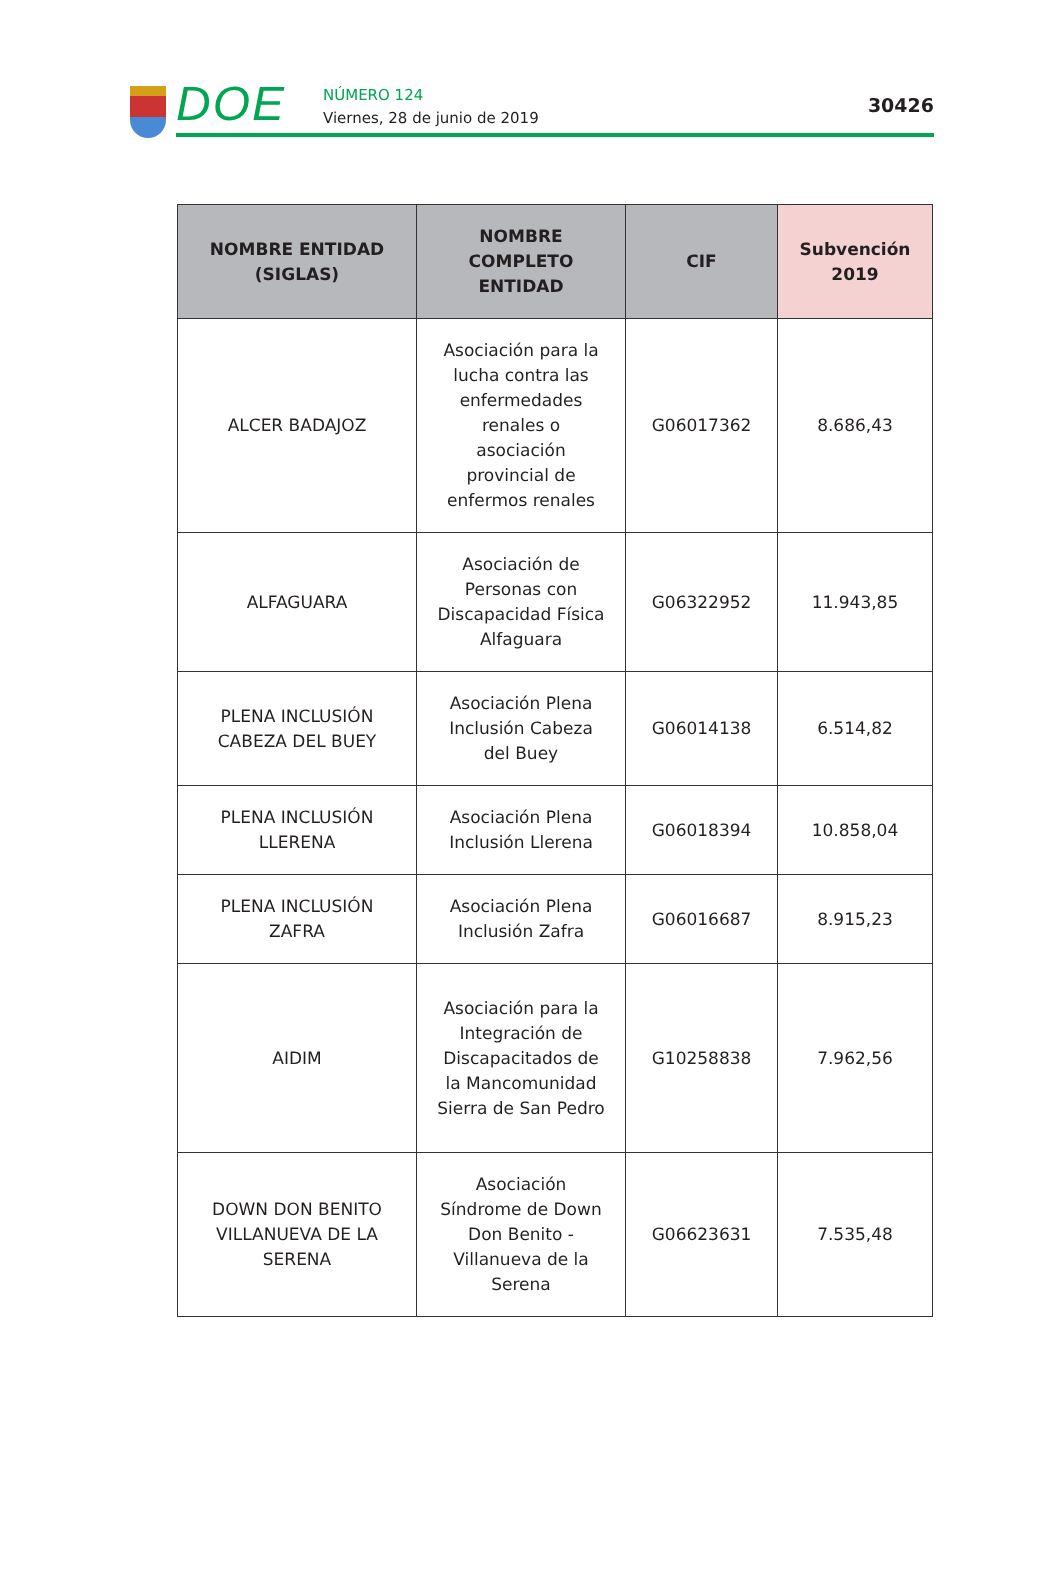DOE
NÚMERO 124
Viernes, 28 de junio de 2019
30426
| NOMBRE ENTIDAD (SIGLAS) | NOMBRE COMPLETO ENTIDAD | CIF | Subvención 2019 |
| --- | --- | --- | --- |
| ALCER BADAJOZ | Asociación para la lucha contra las enfermedades renales o asociación provincial de enfermos renales | G06017362 | 8.686,43 |
| ALFAGUARA | Asociación de Personas con Discapacidad Física Alfaguara | G06322952 | 11.943,85 |
| PLENA INCLUSIÓN CABEZA DEL BUEY | Asociación Plena Inclusión Cabeza del Buey | G06014138 | 6.514,82 |
| PLENA INCLUSIÓN LLERENA | Asociación Plena Inclusión Llerena | G06018394 | 10.858,04 |
| PLENA INCLUSIÓN ZAFRA | Asociación Plena Inclusión Zafra | G06016687 | 8.915,23 |
| AIDIM | Asociación para la Integración de Discapacitados de la Mancomunidad Sierra de San Pedro | G10258838 | 7.962,56 |
| DOWN DON BENITO VILLANUEVA DE LA SERENA | Asociación Síndrome de Down Don Benito - Villanueva de la Serena | G06623631 | 7.535,48 |